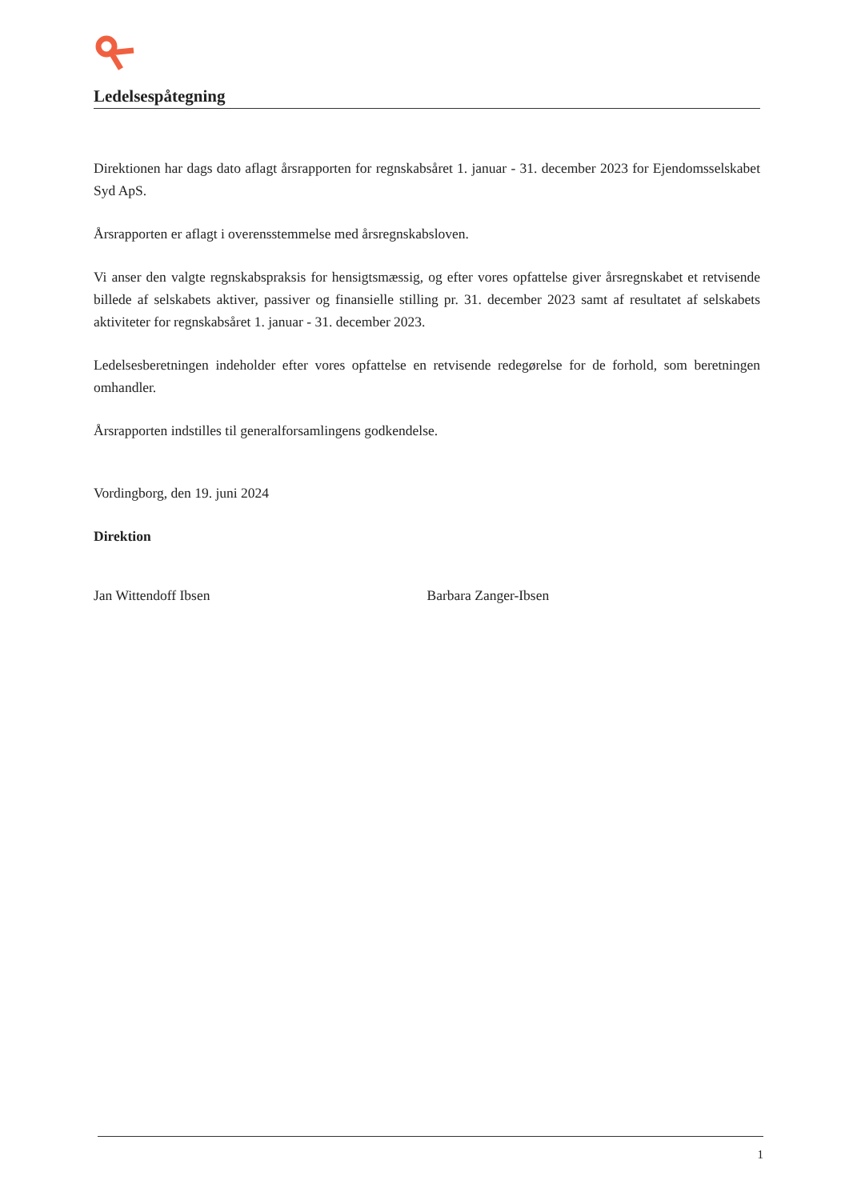Ledelsespåtegning
Direktionen har dags dato aflagt årsrapporten for regnskabsåret 1. januar - 31. december 2023 for Ejendomsselskabet Syd ApS.
Årsrapporten er aflagt i overensstemmelse med årsregnskabsloven.
Vi anser den valgte regnskabspraksis for hensigtsmæssig, og efter vores opfattelse giver årsregnskabet et retvisende billede af selskabets aktiver, passiver og finansielle stilling pr. 31. december 2023 samt af resultatet af selskabets aktiviteter for regnskabsåret 1. januar - 31. december 2023.
Ledelsesberetningen indeholder efter vores opfattelse en retvisende redegørelse for de forhold, som beretningen omhandler.
Årsrapporten indstilles til generalforsamlingens godkendelse.
Vordingborg, den 19. juni 2024
Direktion
Jan Wittendoff Ibsen Barbara Zanger-Ibsen
1